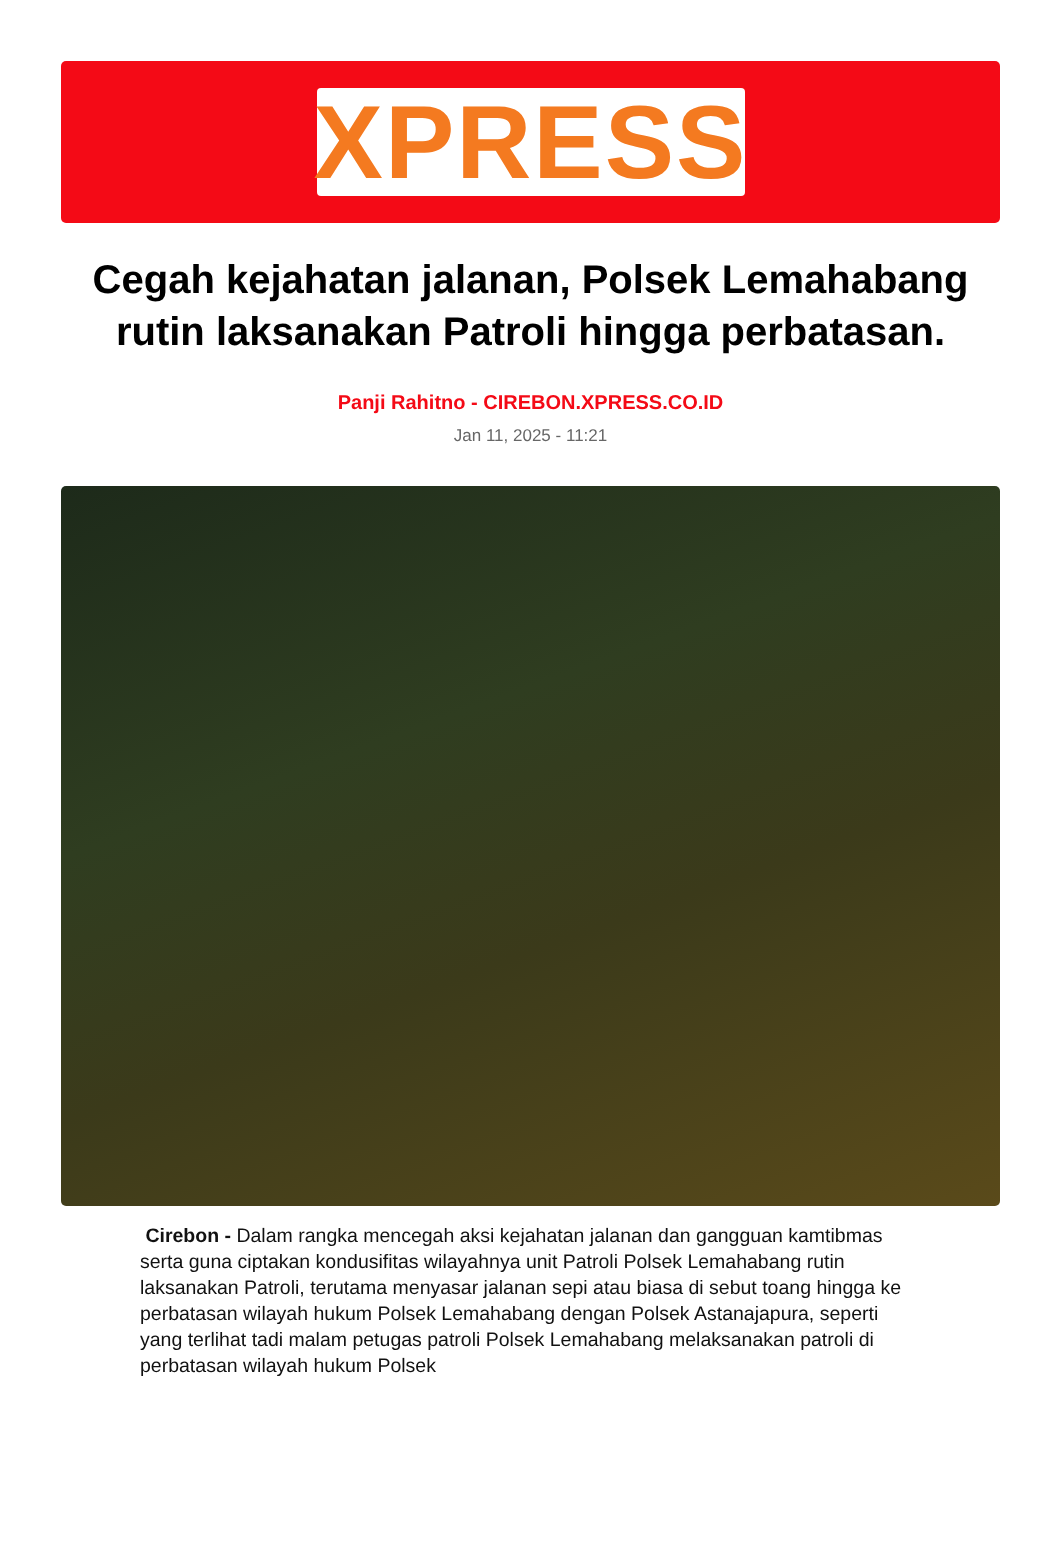XPRESS
Cegah kejahatan jalanan, Polsek Lemahabang rutin laksanakan Patroli hingga perbatasan.
Panji Rahitno - CIREBON.XPRESS.CO.ID
Jan 11, 2025 - 11:21
Cirebon - Dalam rangka mencegah aksi kejahatan jalanan dan gangguan kamtibmas serta guna ciptakan kondusifitas wilayahnya unit Patroli Polsek Lemahabang rutin laksanakan Patroli, terutama menyasar jalanan sepi atau biasa di sebut toang hingga ke perbatasan wilayah hukum Polsek Lemahabang dengan Polsek Astanajapura, seperti yang terlihat tadi malam petugas patroli Polsek Lemahabang melaksanakan patroli di perbatasan wilayah hukum Polsek